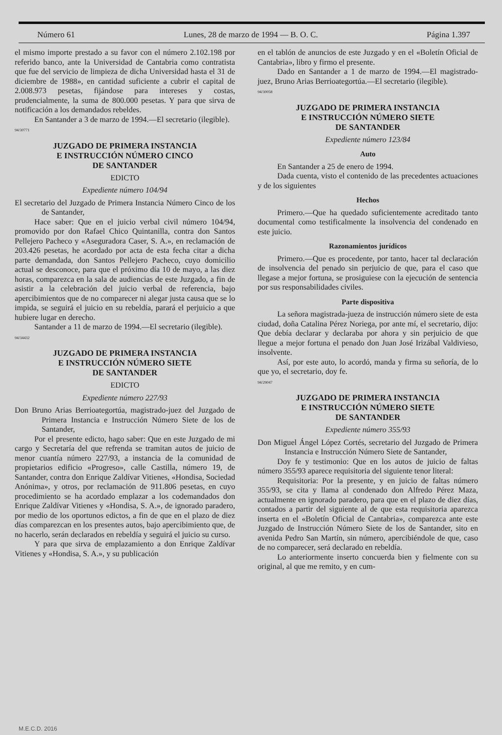Número 61 Lunes, 28 de marzo de 1994 — B. O. C. Página 1.397
el mismo importe prestado a su favor con el número 2.102.198 por referido banco, ante la Universidad de Cantabria como contratista que fue del servicio de limpieza de dicha Universidad hasta el 31 de diciembre de 1988», en cantidad suficiente a cubrir el capital de 2.008.973 pesetas, fijándose para intereses y costas, prudencialmente, la suma de 800.000 pesetas. Y para que sirva de notificación a los demandados rebeldes.
En Santander a 3 de marzo de 1994.—El secretario (ilegible).
94/30771
JUZGADO DE PRIMERA INSTANCIA
E INSTRUCCIÓN NÚMERO CINCO
DE SANTANDER
EDICTO
Expediente número 104/94
El secretario del Juzgado de Primera Instancia Número Cinco de los de Santander,
Hace saber: Que en el juicio verbal civil número 104/94, promovido por don Rafael Chico Quintanilla, contra don Santos Pellejero Pacheco y «Aseguradora Caser, S. A.», en reclamación de 203.426 pesetas, he acordado por acta de esta fecha citar a dicha parte demandada, don Santos Pellejero Pacheco, cuyo domicilio actual se desconoce, para que el próximo día 10 de mayo, a las diez horas, comparezca en la sala de audiencias de este Juzgado, a fin de asistir a la celebración del juicio verbal de referencia, bajo apercibimientos que de no comparecer ni alegar justa causa que se lo impida, se seguirá el juicio en su rebeldía, parará el perjuicio a que hubiere lugar en derecho.
Santander a 11 de marzo de 1994.—El secretario (ilegible).
94/34432
JUZGADO DE PRIMERA INSTANCIA
E INSTRUCCIÓN NÚMERO SIETE
DE SANTANDER
EDICTO
Expediente número 227/93
Don Bruno Arias Berrioategortúa, magistrado-juez del Juzgado de Primera Instancia e Instrucción Número Siete de los de Santander,
Por el presente edicto, hago saber: Que en este Juzgado de mi cargo y Secretaría del que refrenda se tramitan autos de juicio de menor cuantía número 227/93, a instancia de la comunidad de propietarios edificio «Progreso», calle Castilla, número 19, de Santander, contra don Enrique Zaldívar Vitienes, «Hondisa, Sociedad Anónima», y otros, por reclamación de 911.806 pesetas, en cuyo procedimiento se ha acordado emplazar a los codemandados don Enrique Zaldívar Vitienes y «Hondisa, S. A.», de ignorado paradero, por medio de los oportunos edictos, a fin de que en el plazo de diez días comparezcan en los presentes autos, bajo apercibimiento que, de no hacerlo, serán declarados en rebeldía y seguirá el juicio su curso.
Y para que sirva de emplazamiento a don Enrique Zaldívar Vitienes y «Hondisa, S. A.», y su publicación
en el tablón de anuncios de este Juzgado y en el «Boletín Oficial de Cantabria», libro y firmo el presente.
Dado en Santander a 1 de marzo de 1994.—El magistrado-juez, Bruno Arias Berrioategortúa.—El secretario (ilegible).
94/30058
JUZGADO DE PRIMERA INSTANCIA
E INSTRUCCIÓN NÚMERO SIETE
DE SANTANDER
Expediente número 123/84
Auto
En Santander a 25 de enero de 1994.
Dada cuenta, visto el contenido de las precedentes actuaciones y de los siguientes
Hechos
Primero.—Que ha quedado suficientemente acreditado tanto documental como testificalmente la insolvencia del condenado en este juicio.
Razonamientos jurídicos
Primero.—Que es procedente, por tanto, hacer tal declaración de insolvencia del penado sin perjuicio de que, para el caso que llegase a mejor fortuna, se prosiguiese con la ejecución de sentencia por sus responsabilidades civiles.
Parte dispositiva
La señora magistrada-jueza de instrucción número siete de esta ciudad, doña Catalina Pérez Noriega, por ante mí, el secretario, dijo: Que debía declarar y declaraba por ahora y sin perjuicio de que llegue a mejor fortuna el penado don Juan José Irizábal Valdivieso, insolvente.
Así, por este auto, lo acordó, manda y firma su señoría, de lo que yo, el secretario, doy fe.
94/29047
JUZGADO DE PRIMERA INSTANCIA
E INSTRUCCIÓN NÚMERO SIETE
DE SANTANDER
Expediente número 355/93
Don Miguel Ángel López Cortés, secretario del Juzgado de Primera Instancia e Instrucción Número Siete de Santander,
Doy fe y testimonio: Que en los autos de juicio de faltas número 355/93 aparece requisitoria del siguiente tenor literal:
Requisitoria: Por la presente, y en juicio de faltas número 355/93, se cita y llama al condenado don Alfredo Pérez Maza, actualmente en ignorado paradero, para que en el plazo de diez días, contados a partir del siguiente al de que esta requisitoria aparezca inserta en el «Boletín Oficial de Cantabria», comparezca ante este Juzgado de Instrucción Número Siete de los de Santander, sito en avenida Pedro San Martín, sin número, apercibiéndole de que, caso de no comparecer, será declarado en rebeldía.
Lo anteriormente inserto concuerda bien y fielmente con su original, al que me remito, y en cum-
M.E.C.D. 2016